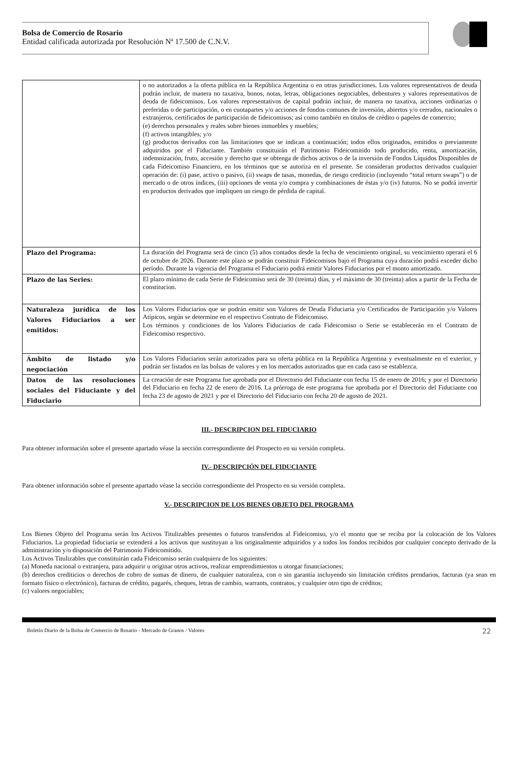Bolsa de Comercio de Rosario
Entidad calificada autorizada por Resolución Nª 17.500 de C.N.V.
| | o no autorizados a la oferta pública en la República Argentina o en otras jurisdicciones. Los valores representativos de deuda podrán incluir, de manera no taxativa, bonos, notas, letras, obligaciones negociables, debentures y valores representativos de deuda de fideicomisos. Los valores representativos de capital podrán incluir, de manera no taxativa, acciones ordinarias o preferidas o de participación, o en cuotapartes y/o acciones de fondos comunes de inversión, abiertos y/o cerrados, nacionales o extranjeros, certificados de participación de fideicomisos; así como también en títulos de crédito o papeles de comercio; (e) derechos personales y reales sobre bienes inmuebles y muebles; (f) activos intangibles; y/o (g) productos derivados con las limitaciones que se indican a continuación; todos ellos originados, emitidos o previamente adquiridos por el Fiduciante. También constituirán el Patrimonio Fideicomitido todo producido, renta, amortización, indemnización, fruto, accesión y derecho que se obtenga de dichos activos o de la inversión de Fondos Líquidos Disponibles de cada Fideicomiso Financiero, en los términos que se autoriza en el presente. Se consideran productos derivados cualquier operación de: (i) pase, activo o pasivo, (ii) swaps de tasas, monedas, de riesgo crediticio (incluyendo “total return swaps”) o de mercado o de otros índices, (iii) opciones de venta y/o compra y combinaciones de éstas y/o (iv) futuros. No se podrá invertir en productos derivados que impliquen un riesgo de pérdida de capital. |
| Plazo del Programa: | La duración del Programa será de cinco (5) años contados desde la fecha de vencimiento original, su vencimiento operará el 6 de octubre de 2026. Durante este plazo se podrán constituir Fideicomisos bajo el Programa cuya duración podrá exceder dicho período. Durante la vigencia del Programa el Fiduciario podrá emitir Valores Fiduciarios por el monto amortizado. |
| Plazo de las Series: | El plazo mínimo de cada Serie de Fideicomiso será de 30 (treinta) días, y el máximo de 30 (treinta) años a partir de la Fecha de constitucion. |
| Naturaleza jurídica de los Valores Fiduciarios a ser emitidos: | Los Valores Fiduciarios que se podrán emitir son Valores de Deuda Fiduciaria y/o Certificados de Participación y/o Valores Atípicos, según se determine en el respectivo Contrato de Fideicomiso. Los términos y condiciones de los Valores Fiduciarios de cada Fideicomiso o Serie se establecerán en el Contrato de Fideicomiso respectivo. |
| Ámbito de listado y/o negociación | Los Valores Fiduciarios serán autorizados para su oferta pública en la República Argentina y eventualmente en el exterior, y podrán ser listados en las bolsas de valores y en los mercados autorizados que en cada caso se establezca. |
| Datos de las resoluciones sociales del Fiduciante y del Fiduciario | La creación de este Programa fue aprobada por el Directorio del Fiduciante con fecha 15 de enero de 2016; y por el Directorio del Fiduciario en fecha 22 de enero de 2016. La prórroga de este programa fue aprobada por el Directorio del Fiduciante con fecha 23 de agosto de 2021 y por el Directorio del Fiduciario con fecha 20 de agosto de 2021. |
III.- DESCRIPCION DEL FIDUCIARIO
Para obtener información sobre el presente apartado véase la sección correspondiente del Prospecto en su versión completa.
IV.- DESCRIPCIÓN DEL FIDUCIANTE
Para obtener información sobre el presente apartado véase la sección correspondiente del Prospecto en su versión completa.
V.- DESCRIPCION DE LOS BIENES OBJETO DEL PROGRAMA
Los Bienes Objeto del Programa serán los Activos Titulizables presentes o futuros transferidos al Fideicomiso, y/o el monto que se reciba por la colocación de los Valores Fiduciarios. La propiedad fiduciaria se extenderá a los activos que sustituyan a los originalmente adquiridos y a todos los fondos recibidos por cualquier concepto derivado de la administración y/o disposición del Patrimonio Fideicomitido.
Los Activos Titulizables que constituirán cada Fideicomiso serán cualquiera de los siguientes:
(a) Moneda nacional o extranjera, para adquirir u originar otros activos, realizar emprendimientos u otorgar financiaciones;
(b) derechos crediticios o derechos de cobro de sumas de dinero, de cualquier naturaleza, con o sin garantía incluyendo sin limitación créditos prendarios, facturas (ya sean en formato físico o electrónico), facturas de crédito, pagarés, cheques, letras de cambio, warrants, contratos, y cualquier otro tipo de créditos;
(c) valores negociables;
Boletín Diario de la Bolsa de Comercio de Rosario - Mercado de Granos / Valores 22